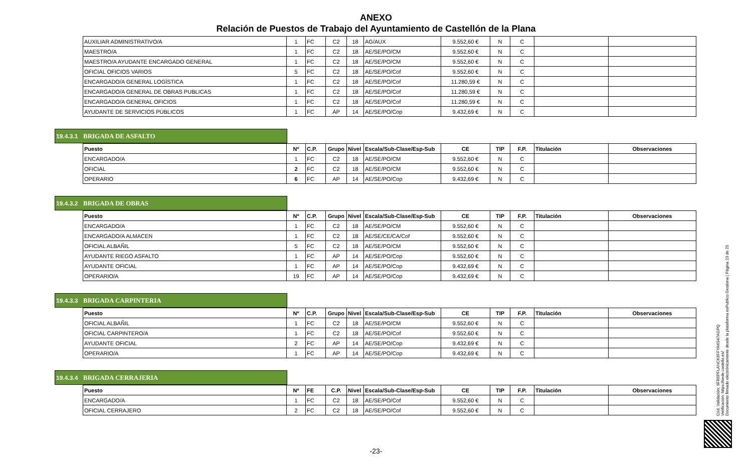ANEXO
Relación de Puestos de Trabajo del Ayuntamiento de Castellón de la Plana
| AUXILIAR ADMINISTRATIVO/A | 1 | FC | C2 | 18 | AG/AUX | 9.552,60 € | N | C | | |
| MAESTRO/A | 1 | FC | C2 | 18 | AE/SE/PO/CM | 9.552,60 € | N | C | | |
| MAESTRO/A AYUDANTE ENCARGADO GENERAL | 1 | FC | C2 | 18 | AE/SE/PO/CM | 9.552,60 € | N | C | | |
| OFICIAL OFICIOS VARIOS | 5 | FC | C2 | 18 | AE/SE/PO/Cof | 9.552,60 € | N | C | | |
| ENCARGADO/A GENERAL LOGÍSTICA | 1 | FC | C2 | 18 | AE/SE/PO/Cof | 11.280,59 € | N | C | | |
| ENCARGADO/A GENERAL DE OBRAS PUBLICAS | 1 | FC | C2 | 18 | AE/SE/PO/Cof | 11.280,59 € | N | C | | |
| ENCARGADO/A GENERAL OFICIOS | 1 | FC | C2 | 18 | AE/SE/PO/Cof | 11.280,59 € | N | C | | |
| AYUDANTE DE SERVICIOS PÚBLICOS | 1 | FC | AP | 14 | AE/SE/PO/Cop | 9.432,69 € | N | C | | |
19.4.3.1 BRIGADA DE ASFALTO
| Puesto | Nº | C.P. | Grupo | Nivel | Escala/Sub-Clase/Esp-Sub | CE | TIP | F.P. | Titulación | Observaciones |
| --- | --- | --- | --- | --- | --- | --- | --- | --- | --- | --- |
| ENCARGADO/A | 1 | FC | C2 | 18 | AE/SE/PO/CM | 9.552,60 € | N | C | | |
| OFICIAL | 2 | FC | C2 | 18 | AE/SE/PO/CM | 9.552,60 € | N | C | | |
| OPERARIO | 6 | FC | AP | 14 | AE/SE/PO/Cop | 9.432,69 € | N | C | | |
19.4.3.2 BRIGADA DE OBRAS
| Puesto | Nº | C.P. | Grupo | Nivel | Escala/Sub-Clase/Esp-Sub | CE | TIP | F.P. | Titulación | Observaciones |
| --- | --- | --- | --- | --- | --- | --- | --- | --- | --- | --- |
| ENCARGADO/A | 1 | FC | C2 | 18 | AE/SE/PO/CM | 9.552,60 € | N | C | | |
| ENCARGADO/A ALMACEN | 1 | FC | C2 | 18 | AE/SE/CE/CA/Cof | 9.552,60 € | N | C | | |
| OFICIAL ALBAÑIL | 5 | FC | C2 | 18 | AE/SE/PO/CM | 9.552,60 € | N | C | | |
| AYUDANTE RIEGO ASFALTO | 1 | FC | AP | 14 | AE/SE/PO/Cop | 9.552,60 € | N | C | | |
| AYUDANTE OFICIAL | 1 | FC | AP | 14 | AE/SE/PO/Cop | 9.432,69 € | N | C | | |
| OPERARIO/A | 19 | FC | AP | 14 | AE/SE/PO/Cop | 9.432,69 € | N | C | | |
19.4.3.3 BRIGADA CARPINTERIA
| Puesto | Nº | C.P. | Grupo | Nivel | Escala/Sub-Clase/Esp-Sub | CE | TIP | F.P. | Titulación | Observaciones |
| --- | --- | --- | --- | --- | --- | --- | --- | --- | --- | --- |
| OFICIAL ALBAÑIL | 1 | FC | C2 | 18 | AE/SE/PO/CM | 9.552,60 € | N | C | | |
| OFICIAL CARPINTERO/A | 1 | FC | C2 | 18 | AE/SE/PO/Cof | 9.552,60 € | N | C | | |
| AYUDANTE OFICIAL | 2 | FC | AP | 14 | AE/SE/PO/Cop | 9.432,69 € | N | C | | |
| OPERARIO/A | 1 | FC | AP | 14 | AE/SE/PO/Cop | 9.432,69 € | N | C | | |
19.4.3.4 BRIGADA CERRAJERIA
| Puesto | Nº | FE | C.P. | Nivel | Escala/Sub-Clase/Esp-Sub | CE | TIP | F.P. | Titulación | Observaciones |
| --- | --- | --- | --- | --- | --- | --- | --- | --- | --- | --- |
| ENCARGADO/A | 1 | FC | C2 | 18 | AE/SE/PO/Cof | 9.552,60 € | N | C | | |
| OFICIAL CERRAJERO | 2 | FC | C2 | 18 | AE/SE/PO/Cof | 9.552,60 € | N | C | | |
Cód. Validación: 6FR6PFLANCK6FFYAK947AGPQ
Verificación: https://sede.castello.es/
Documento firmado electrónicamente desde la plataforma esPublico Gestiona | Página 23 de 25
-23-